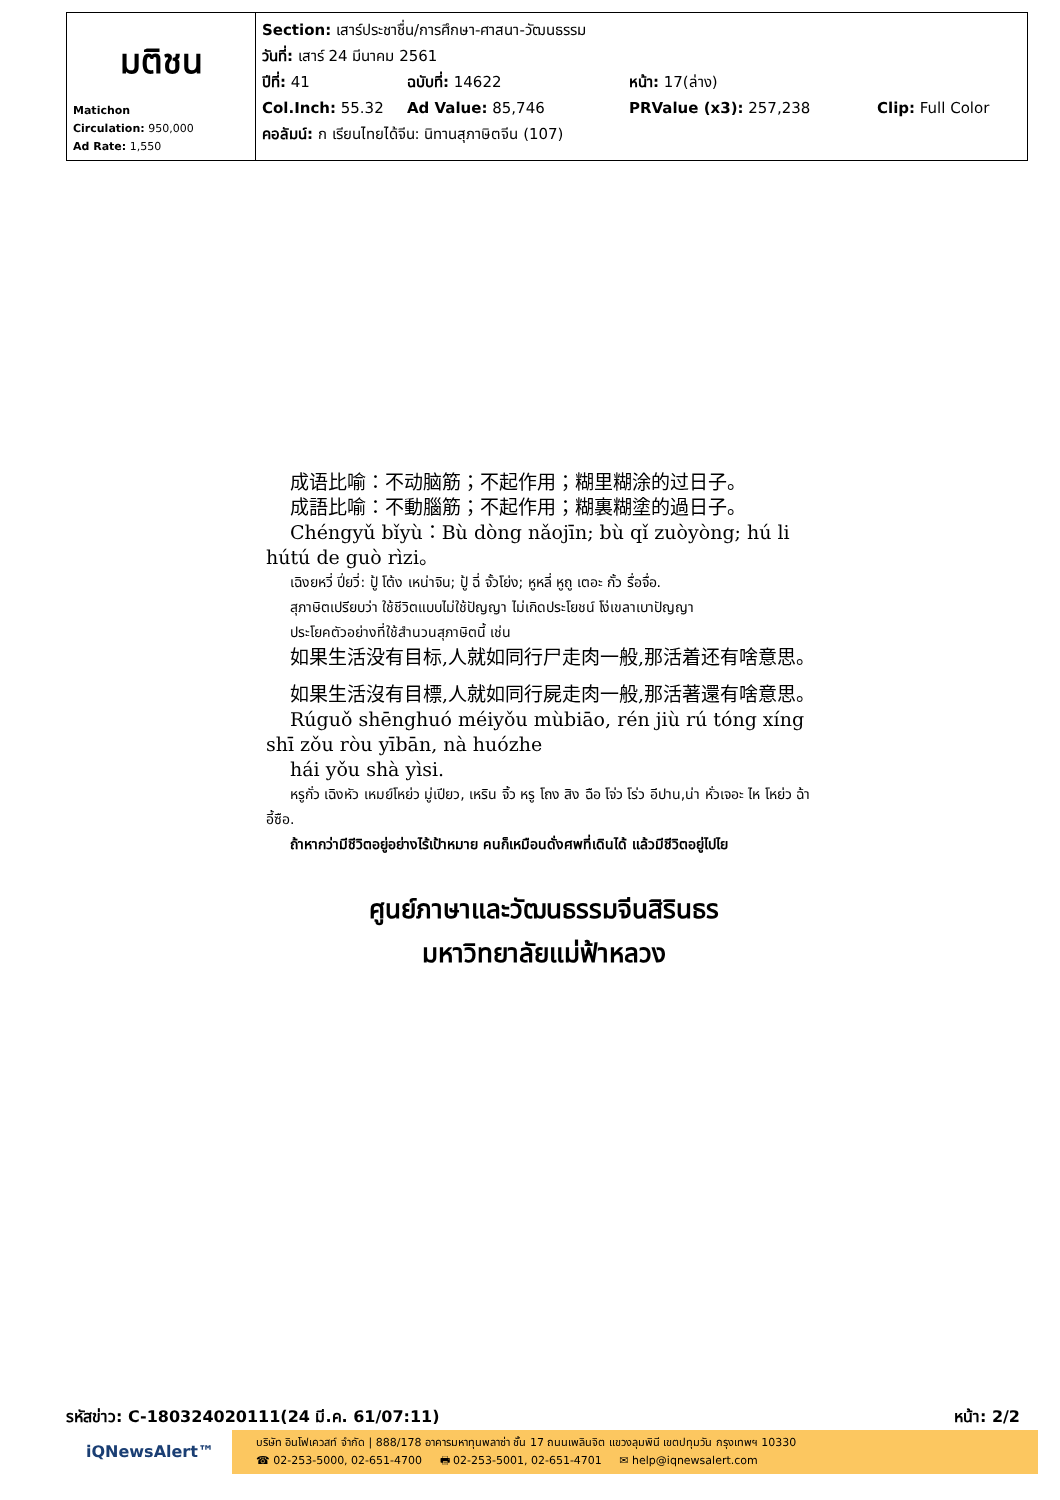| มติชน Matichon Circulation: 950,000 Ad Rate: 1,550 | Section: เสาร์ประชาชื่น/การศึกษา-ศาสนา-วัฒนธรรม วันที่: เสาร์ 24 มีนาคม 2561 ปีที่: 41 ฉบับที่: 14622 หน้า: 17(ล่าง) Col.Inch: 55.32 Ad Value: 85,746 PRValue (x3): 257,238 Clip: Full Color คอลัมน์: ก เรียนไทยได้จีน: นิทานสุภาษิตจีน (107) |
成语比喻：不动脑筋；不起作用；糊里糊涂的过日子。
成語比喻：不動腦筋；不起作用；糊裏糊塗的過日子。
Chéngyǔ bǐyù：Bù dòng nǎojīn; bù qǐ zuòyòng; hú li hútú de guò rìzi。
เฉิงยหวี่ ปี่ยวี่: ปู้ โต้ง เหน่าจิน; ปู้ ฉี่ จั้วโย่ง; หูหลี่ หูถู เตอะ กั้ว รื่อจื่อ.
สุภาษิตเปรียบว่า ใช้ชีวิตแบบไม่ใช้ปัญญา ไม่เกิดประโยชน์ โง่เขลาเบาปัญญา
ประโยคตัวอย่างที่ใช้สำนวนสุภาษิตนี้ เช่น
如果生活没有目标,人就如同行尸走肉一般,那活着还有啥意思。
如果生活沒有目標,人就如同行屍走肉一般,那活著還有啥意思。
Rúguǒ shēnghuó méiyǒu mùbiāo, rén jiù rú tóng xíng shī zǒu ròu yībān, nà huózhe
hái yǒu shà yìsi.
หรูกั่ว เฉิงหัว เหมย์โหย่ว มู่เปียว, เหริน จิ้ว หรู โถง สิง ฉือ โจ่ว โร่ว อีปาน,น่า หั่วเจอะ ไห โหย่ว ฉ้า อี้ซือ.
ถ้าหากว่ามีชีวิตอยู่อย่างไร้เป้าหมาย คนก็เหมือนดั่งศพที่เดินได้ แล้วมีชีวิตอยู่ไปไย
ศูนย์ภาษาและวัฒนธรรมจีนสิรินธร
มหาวิทยาลัยแม่ฟ้าหลวง
รหัสข่าว: C-180324020111(24 มี.ค. 61/07:11) หน้า: 2/2
iQNewsAlert™
บริษัท อินโฟเควสท์ จำกัด | 888/178 อาคารมหาทุนพลาซ่า ชั้น 17 ถนนเพลินจิต แขวงลุมพินี เขตปทุมวัน กรุงเทพฯ 10330
☎ 02-253-5000, 02-651-4700 🖶 02-253-5001, 02-651-4701 ✉ help@iqnewsalert.com